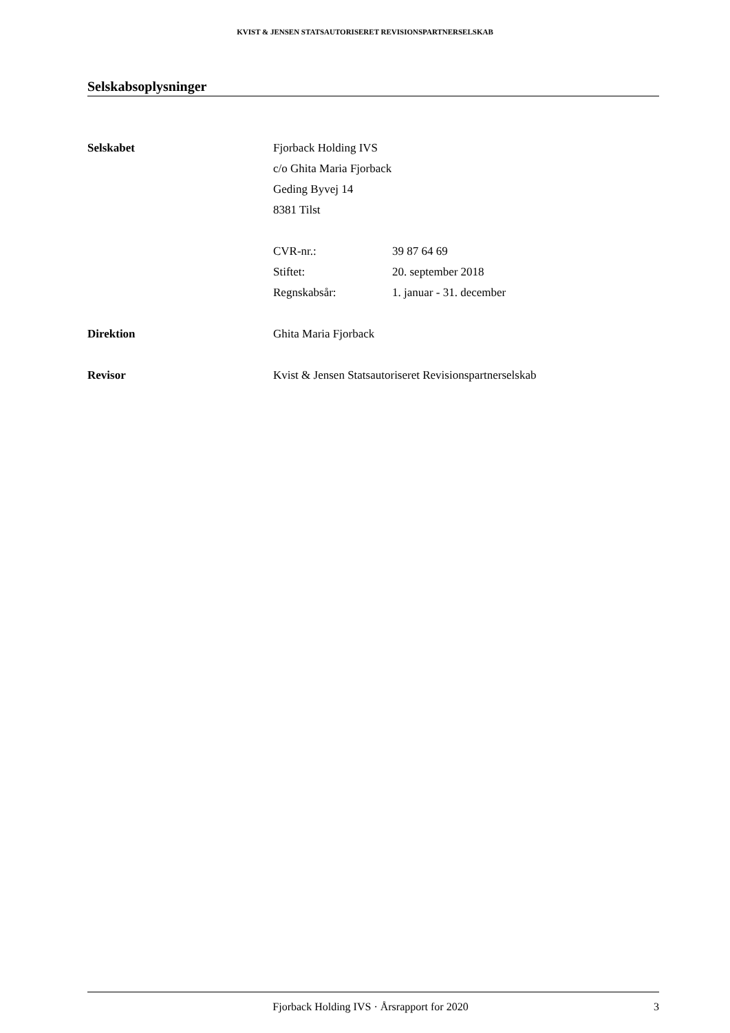KVIST & JENSEN STATSAUTORISERET REVISIONSPARTNERSELSKAB
Selskabsoplysninger
Selskabet Fjorback Holding IVS
c/o Ghita Maria Fjorback
Geding Byvej 14
8381 Tilst
CVR-nr.: 39 87 64 69
Stiftet: 20. september 2018
Regnskabsår: 1. januar - 31. december
Direktion Ghita Maria Fjorback
Revisor Kvist & Jensen Statsautoriseret Revisionspartnerselskab
Fjorback Holding IVS · Årsrapport for 2020
3